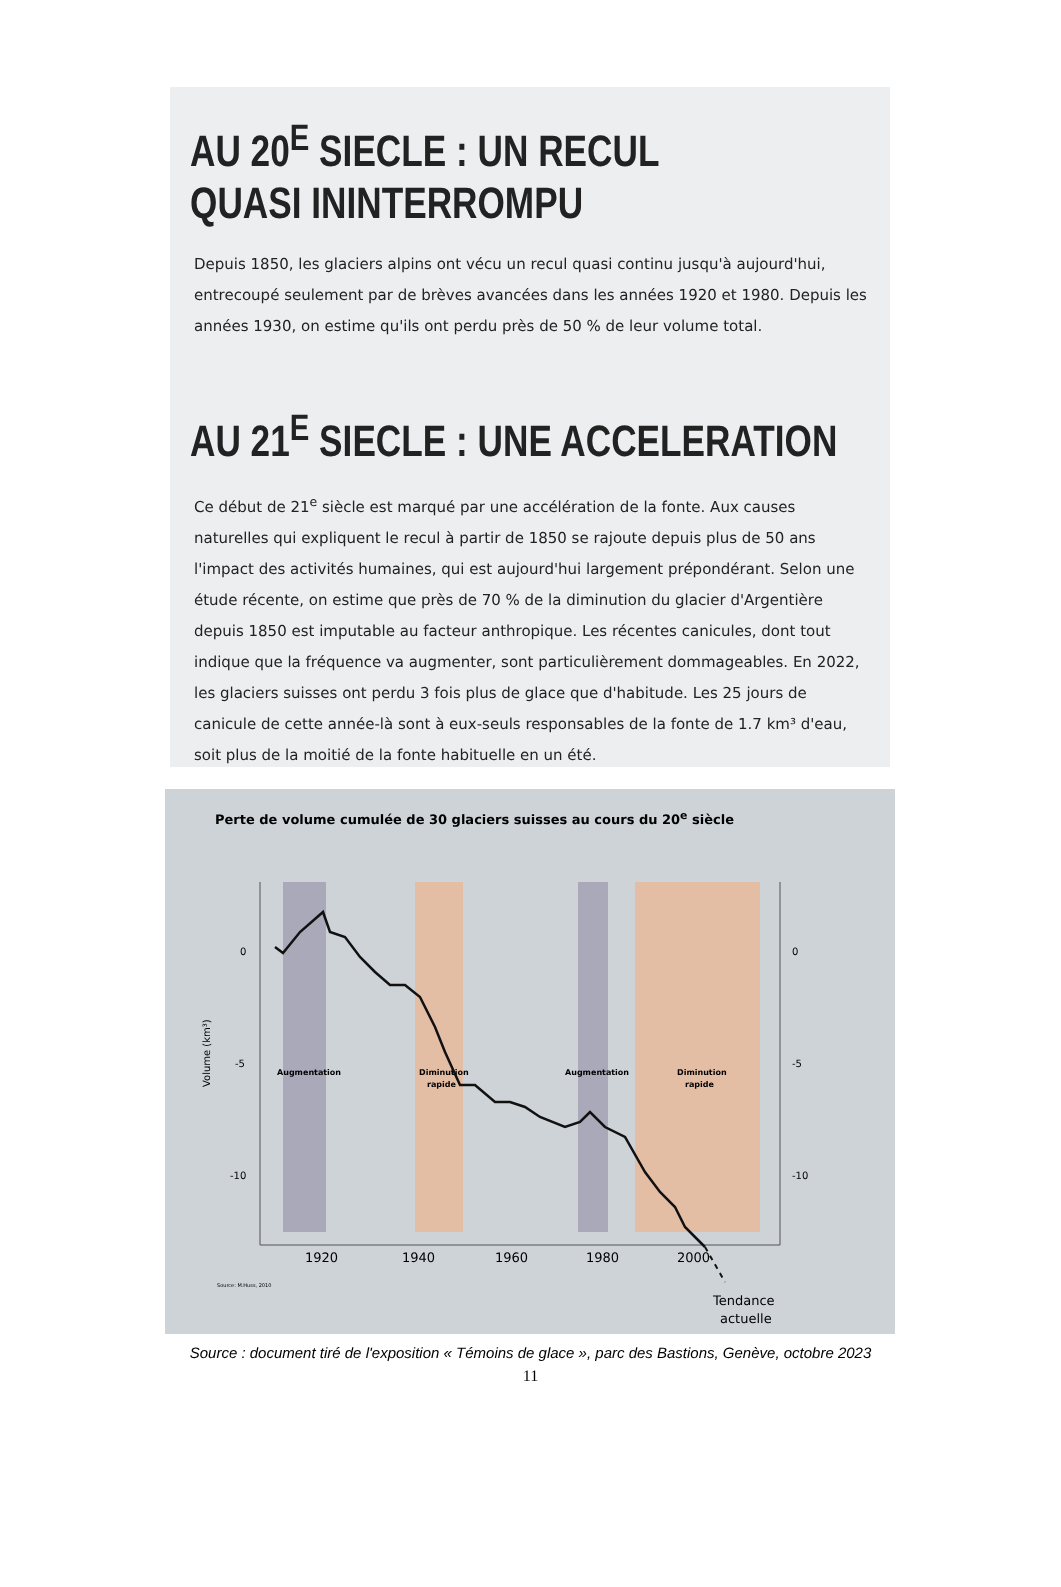AU 20<sup>E</sup> SIECLE : UN RECUL
QUASI ININTERROMPU
Depuis 1850, les glaciers alpins ont vécu un recul quasi continu jusqu'à aujourd'hui, entrecoupé seulement par de brèves avancées dans les années 1920 et 1980. Depuis les années 1930, on estime qu'ils ont perdu près de 50 % de leur volume total.
AU 21<sup>E</sup> SIECLE : UNE ACCELERATION
Ce début de 21<sup>e</sup> siècle est marqué par une accélération de la fonte. Aux causes naturelles qui expliquent le recul à partir de 1850 se rajoute depuis plus de 50 ans l'impact des activités humaines, qui est aujourd'hui largement prépondérant. Selon une étude récente, on estime que près de 70 % de la diminution du glacier d'Argentière depuis 1850 est imputable au facteur anthropique. Les récentes canicules, dont tout indique que la fréquence va augmenter, sont particulièrement dommageables. En 2022, les glaciers suisses ont perdu 3 fois plus de glace que d'habitude. Les 25 jours de canicule de cette année-là sont à eux-seuls responsables de la fonte de 1.7 km³ d'eau, soit plus de la moitié de la fonte habituelle en un été.
Perte de volume cumulée de 30 glaciers suisses au cours du 20<sup>e</sup> siècle
0
-5
-10
0
-5
-10
Volume (km³)
Augmentation
Diminution
rapide
Augmentation
Diminution
rapide
1920
1940
1960
1980
2000
Source: M.Huss, 2010
Tendance
actuelle
Source : document tiré de l'exposition « Témoins de glace », parc des Bastions, Genève, octobre 2023
11